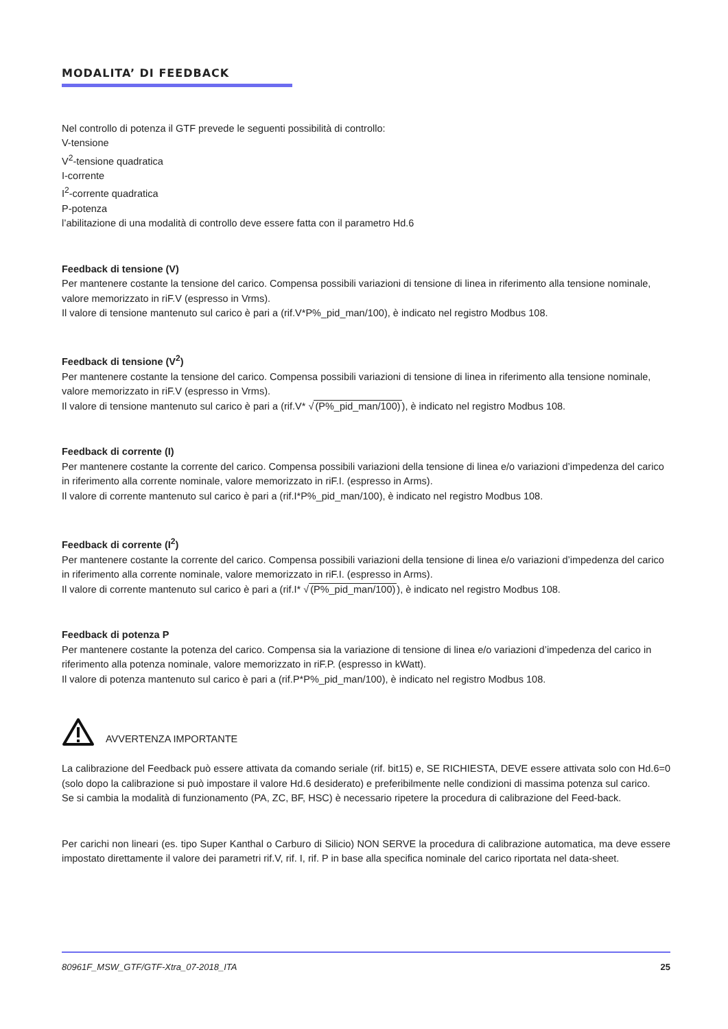MODALITA’ DI FEEDBACK
Nel controllo di potenza il GTF prevede le seguenti possibilità di controllo:
V-tensione
V<sup>2</sup>-tensione quadratica
I-corrente
I<sup>2</sup>-corrente quadratica
P-potenza
l’abilitazione di una modalità di controllo deve essere fatta con il parametro Hd.6
Feedback di tensione (V)
Per mantenere costante la tensione del carico. Compensa possibili variazioni di tensione di linea in riferimento alla tensione nominale, valore memorizzato in riF.V (espresso in Vrms).
Il valore di tensione mantenuto sul carico è pari a (rif.V*P%_pid_man/100), è indicato nel registro Modbus 108.
Feedback di tensione (V<sup>2</sup>)
Per mantenere costante la tensione del carico. Compensa possibili variazioni di tensione di linea in riferimento alla tensione nominale, valore memorizzato in riF.V (espresso in Vrms).
Il valore di tensione mantenuto sul carico è pari a (rif.V* √(P%_pid_man/100)), è indicato nel registro Modbus 108.
Feedback di corrente (I)
Per mantenere costante la corrente del carico. Compensa possibili variazioni della tensione di linea e/o variazioni d’impedenza del carico in riferimento alla corrente nominale, valore memorizzato in riF.I. (espresso in Arms).
Il valore di corrente mantenuto sul carico è pari a (rif.I*P%_pid_man/100), è indicato nel registro Modbus 108.
Feedback di corrente (I<sup>2</sup>)
Per mantenere costante la corrente del carico. Compensa possibili variazioni della tensione di linea e/o variazioni d’impedenza del carico in riferimento alla corrente nominale, valore memorizzato in riF.I. (espresso in Arms).
Il valore di corrente mantenuto sul carico è pari a (rif.I* √(P%_pid_man/100)), è indicato nel registro Modbus 108.
Feedback di potenza P
Per mantenere costante la potenza del carico. Compensa sia la variazione di tensione di linea e/o variazioni d’impedenza del carico in riferimento alla potenza nominale, valore memorizzato in riF.P. (espresso in kWatt).
Il valore di potenza mantenuto sul carico è pari a (rif.P*P%_pid_man/100), è indicato nel registro Modbus 108.
AVVERTENZA IMPORTANTE
La calibrazione del Feedback può essere attivata da comando seriale (rif. bit15) e, SE RICHIESTA, DEVE essere attivata solo con Hd.6=0 (solo dopo la calibrazione si può impostare il valore Hd.6 desiderato) e preferibilmente nelle condizioni di massima potenza sul carico.
Se si cambia la modalità di funzionamento (PA, ZC, BF, HSC) è necessario ripetere la procedura di calibrazione del Feed-back.
Per carichi non lineari (es. tipo Super Kanthal o Carburo di Silicio) NON SERVE la procedura di calibrazione automatica, ma deve essere impostato direttamente il valore dei parametri rif.V, rif. I, rif. P in base alla specifica nominale del carico riportata nel data-sheet.
80961F_MSW_GTF/GTF-Xtra_07-2018_ITA 25